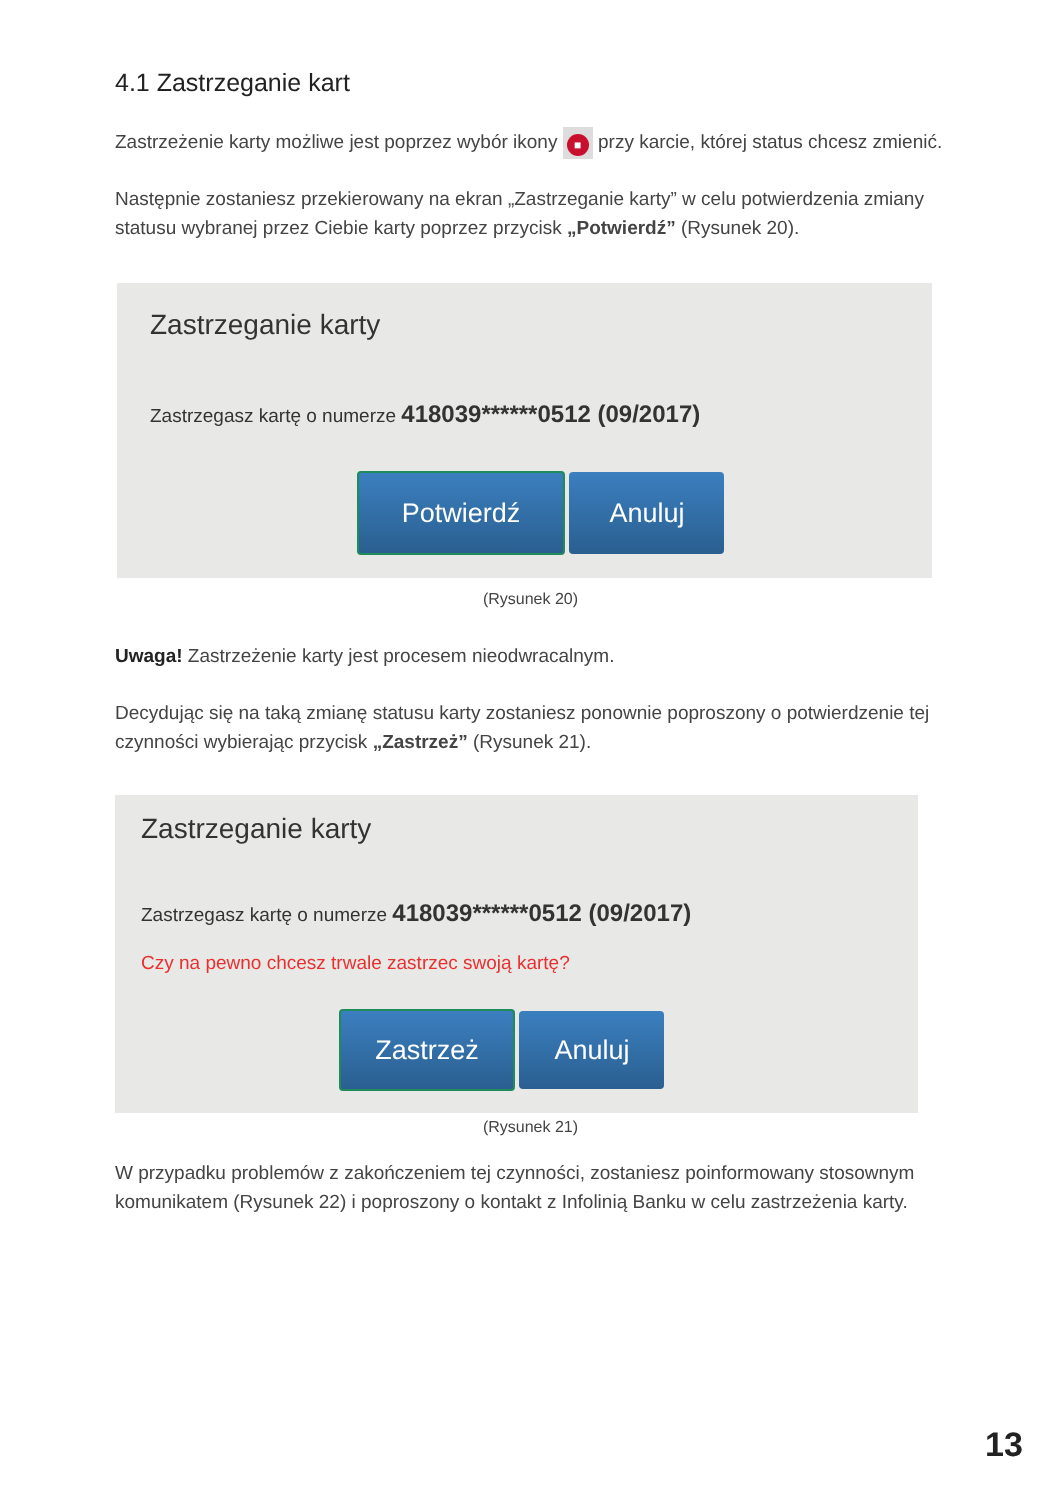4.1 Zastrzeganie kart
Zastrzeżenie karty możliwe jest poprzez wybór ikony ■ przy karcie, której status chcesz zmienić.
Następnie zostaniesz przekierowany na ekran „Zastrzeganie karty” w celu potwierdzenia zmiany statusu wybranej przez Ciebie karty poprzez przycisk „Potwierdź” (Rysunek 20).
Zastrzeganie karty
Zastrzegasz kartę o numerze 418039******0512 (09/2017)
Potwierdź Anuluj
(Rysunek 20)
Uwaga! Zastrzeżenie karty jest procesem nieodwracalnym.
Decydując się na taką zmianę statusu karty zostaniesz ponownie poproszony o potwierdzenie tej czynności wybierając przycisk „Zastrzeż” (Rysunek 21).
Zastrzeganie karty
Zastrzegasz kartę o numerze 418039******0512 (09/2017)
Czy na pewno chcesz trwale zastrzec swoją kartę?
Zastrzeż Anuluj
(Rysunek 21)
W przypadku problemów z zakończeniem tej czynności, zostaniesz poinformowany stosownym komunikatem (Rysunek 22) i poproszony o kontakt z Infolinią Banku w celu zastrzeżenia karty.
13